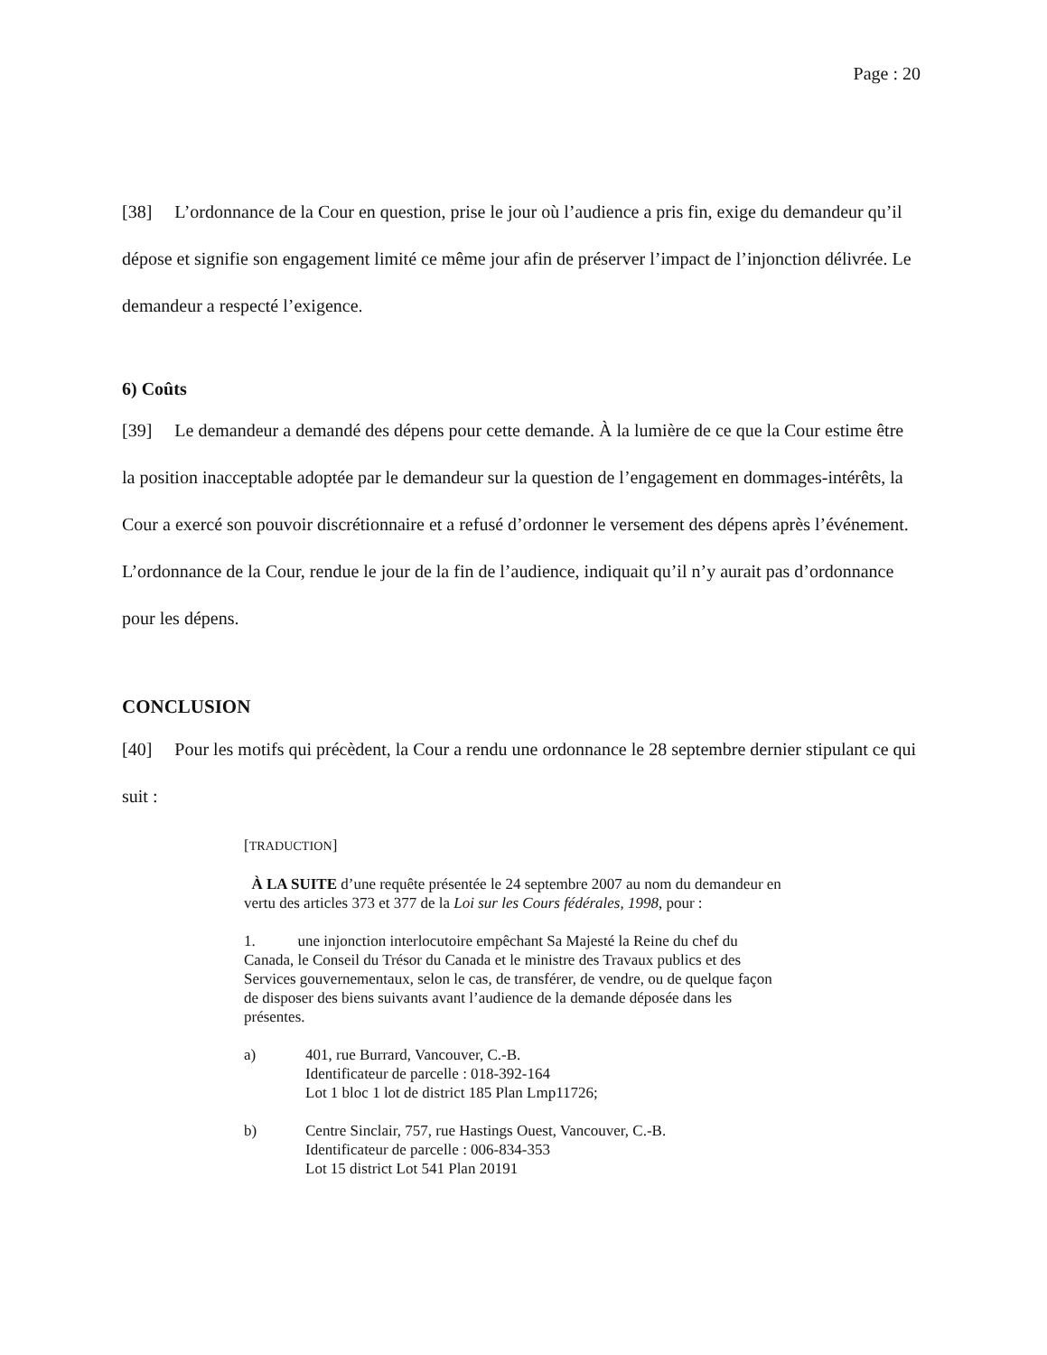Page : 20
[38] L’ordonnance de la Cour en question, prise le jour où l’audience a pris fin, exige du demandeur qu’il dépose et signifie son engagement limité ce même jour afin de préserver l’impact de l’injonction délivrée. Le demandeur a respecté l’exigence.
6) Coûts
[39] Le demandeur a demandé des dépens pour cette demande. À la lumière de ce que la Cour estime être la position inacceptable adoptée par le demandeur sur la question de l’engagement en dommages-intérêts, la Cour a exercé son pouvoir discrétionnaire et a refusé d’ordonner le versement des dépens après l’événement. L’ordonnance de la Cour, rendue le jour de la fin de l’audience, indiquait qu’il n’y aurait pas d’ordonnance pour les dépens.
CONCLUSION
[40] Pour les motifs qui précèdent, la Cour a rendu une ordonnance le 28 septembre dernier stipulant ce qui suit :
[TRADUCTION]
À LA SUITE d’une requête présentée le 24 septembre 2007 au nom du demandeur en vertu des articles 373 et 377 de la Loi sur les Cours fédérales, 1998, pour :
1. une injonction interlocutoire empêchant Sa Majesté la Reine du chef du Canada, le Conseil du Trésor du Canada et le ministre des Travaux publics et des Services gouvernementaux, selon le cas, de transférer, de vendre, ou de quelque façon de disposer des biens suivants avant l’audience de la demande déposée dans les présentes.
a) 401, rue Burrard, Vancouver, C.-B.
Identificateur de parcelle : 018-392-164
Lot 1 bloc 1 lot de district 185 Plan Lmp11726;
b) Centre Sinclair, 757, rue Hastings Ouest, Vancouver, C.-B.
Identificateur de parcelle : 006-834-353
Lot 15 district Lot 541 Plan 20191